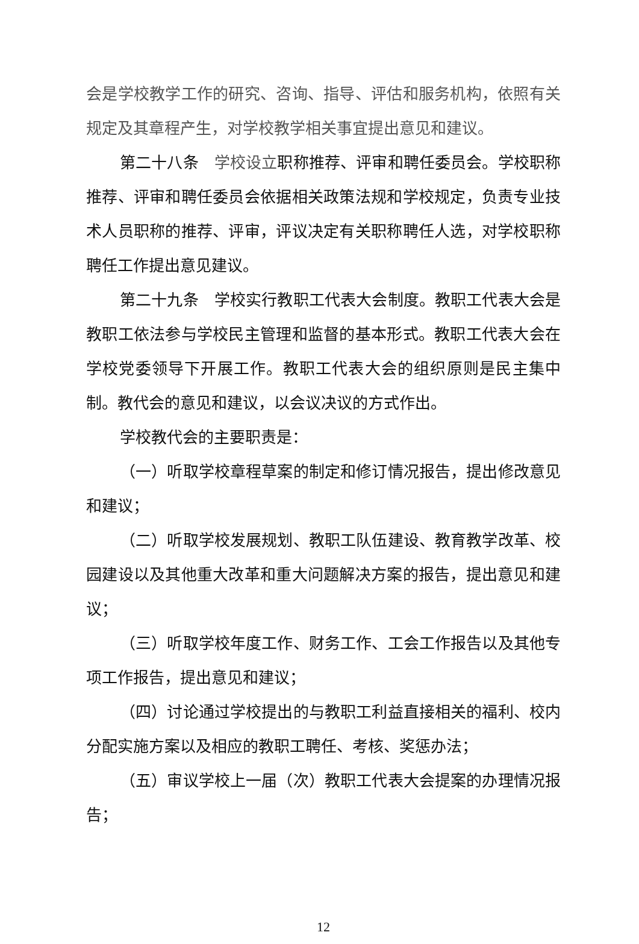会是学校教学工作的研究、咨询、指导、评估和服务机构，依照有关规定及其章程产生，对学校教学相关事宜提出意见和建议。
第二十八条　学校设立职称推荐、评审和聘任委员会。学校职称推荐、评审和聘任委员会依据相关政策法规和学校规定，负责专业技术人员职称的推荐、评审，评议决定有关职称聘任人选，对学校职称聘任工作提出意见建议。
第二十九条　学校实行教职工代表大会制度。教职工代表大会是教职工依法参与学校民主管理和监督的基本形式。教职工代表大会在学校党委领导下开展工作。教职工代表大会的组织原则是民主集中制。教代会的意见和建议，以会议决议的方式作出。
学校教代会的主要职责是：
（一）听取学校章程草案的制定和修订情况报告，提出修改意见和建议；
（二）听取学校发展规划、教职工队伍建设、教育教学改革、校园建设以及其他重大改革和重大问题解决方案的报告，提出意见和建议；
（三）听取学校年度工作、财务工作、工会工作报告以及其他专项工作报告，提出意见和建议；
（四）讨论通过学校提出的与教职工利益直接相关的福利、校内分配实施方案以及相应的教职工聘任、考核、奖惩办法；
（五）审议学校上一届（次）教职工代表大会提案的办理情况报告；
12